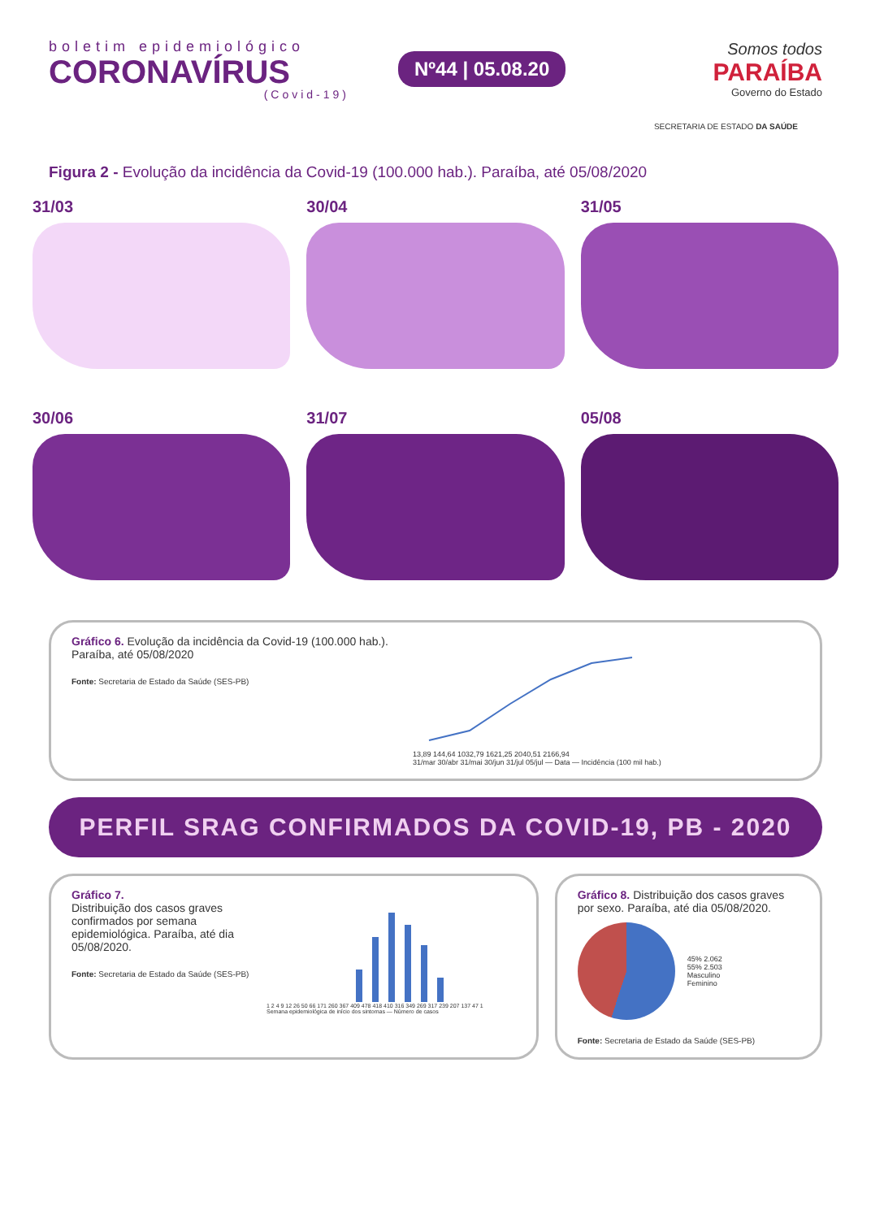boletim epidemiológico
CORONAVÍRUS
(Covid-19)
Nº44 | 05.08.20
Somos todos
PARAÍBA
Governo do Estado
SECRETARIA DE ESTADO DA SAÚDE
Figura 2 - Evolução da incidência da Covid-19 (100.000 hab.). Paraíba, até 05/08/2020
31/03
30/04
31/05
30/06
31/07
05/08
Gráfico 6. Evolução da incidência da Covid-19 (100.000 hab.). Paraíba, até 05/08/2020
Fonte: Secretaria de Estado da Saúde (SES-PB)
13,89 144,64 1032,79 1621,25 2040,51 2166,94
31/mar 30/abr 31/mai 30/jun 31/jul 05/jul — Data — Incidência (100 mil hab.)
PERFIL SRAG CONFIRMADOS DA COVID-19, PB - 2020
Gráfico 7.
Distribuição dos casos graves confirmados por semana epidemiológica. Paraíba, até dia 05/08/2020.
Fonte: Secretaria de Estado da Saúde (SES-PB)
1 2 4 9 12 26 50 66 171 260 367 409 478 418 410 316 349 269 317 239 207 137 47 1
Semana epidemiológica de início dos sintomas — Número de casos
Gráfico 8. Distribuição dos casos graves por sexo. Paraíba, até dia 05/08/2020.
45% 2.062
55% 2.503
Masculino
Feminino
Fonte: Secretaria de Estado da Saúde (SES-PB)